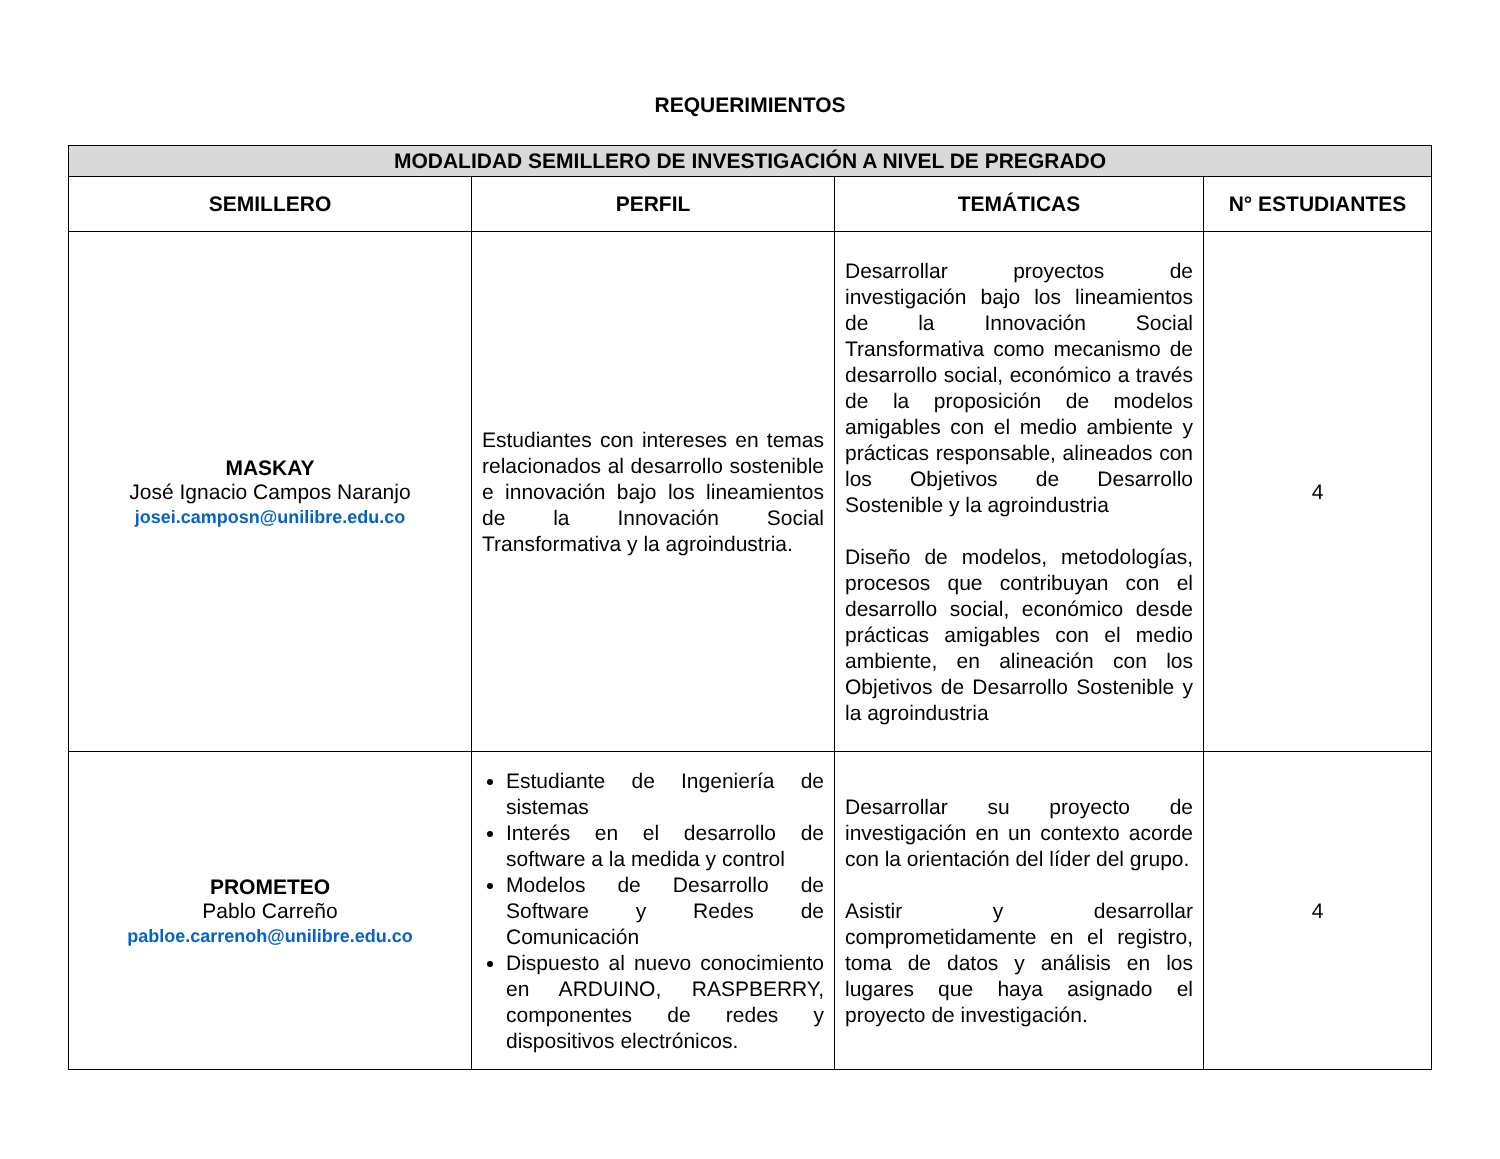REQUERIMIENTOS
| MODALIDAD SEMILLERO DE INVESTIGACIÓN A NIVEL DE PREGRADO | | | |
| --- | --- | --- | --- |
| SEMILLERO | PERFIL | TEMÁTICAS | N° ESTUDIANTES |
| MASKAY José Ignacio Campos Naranjo josei.camposn@unilibre.edu.co | Estudiantes con intereses en temas relacionados al desarrollo sostenible e innovación bajo los lineamientos de la Innovación Social Transformativa y la agroindustria. | Desarrollar proyectos de investigación bajo los lineamientos de la Innovación Social Transformativa como mecanismo de desarrollo social, económico a través de la proposición de modelos amigables con el medio ambiente y prácticas responsable, alineados con los Objetivos de Desarrollo Sostenible y la agroindustria Diseño de modelos, metodologías, procesos que contribuyan con el desarrollo social, económico desde prácticas amigables con el medio ambiente, en alineación con los Objetivos de Desarrollo Sostenible y la agroindustria | 4 |
| PROMETEO Pablo Carreño pabloe.carrenoh@unilibre.edu.co | Estudiante de Ingeniería de sistemas Interés en el desarrollo de software a la medida y control Modelos de Desarrollo de Software y Redes de Comunicación Dispuesto al nuevo conocimiento en ARDUINO, RASPBERRY, componentes de redes y dispositivos electrónicos. | Desarrollar su proyecto de investigación en un contexto acorde con la orientación del líder del grupo. Asistir y desarrollar comprometidamente en el registro, toma de datos y análisis en los lugares que haya asignado el proyecto de investigación. | 4 |